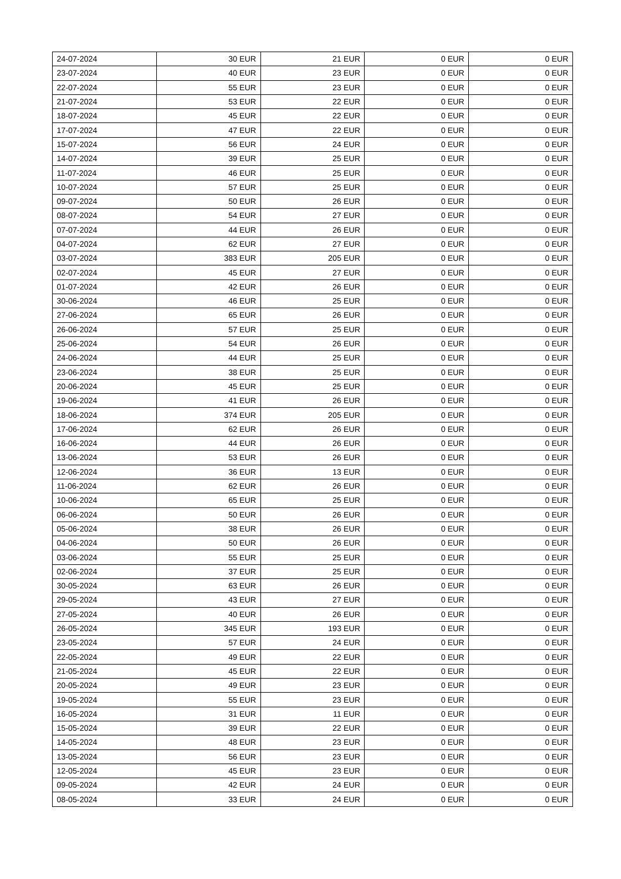| 24-07-2024 | 30 EUR | 21 EUR | 0 EUR | 0 EUR |
| 23-07-2024 | 40 EUR | 23 EUR | 0 EUR | 0 EUR |
| 22-07-2024 | 55 EUR | 23 EUR | 0 EUR | 0 EUR |
| 21-07-2024 | 53 EUR | 22 EUR | 0 EUR | 0 EUR |
| 18-07-2024 | 45 EUR | 22 EUR | 0 EUR | 0 EUR |
| 17-07-2024 | 47 EUR | 22 EUR | 0 EUR | 0 EUR |
| 15-07-2024 | 56 EUR | 24 EUR | 0 EUR | 0 EUR |
| 14-07-2024 | 39 EUR | 25 EUR | 0 EUR | 0 EUR |
| 11-07-2024 | 46 EUR | 25 EUR | 0 EUR | 0 EUR |
| 10-07-2024 | 57 EUR | 25 EUR | 0 EUR | 0 EUR |
| 09-07-2024 | 50 EUR | 26 EUR | 0 EUR | 0 EUR |
| 08-07-2024 | 54 EUR | 27 EUR | 0 EUR | 0 EUR |
| 07-07-2024 | 44 EUR | 26 EUR | 0 EUR | 0 EUR |
| 04-07-2024 | 62 EUR | 27 EUR | 0 EUR | 0 EUR |
| 03-07-2024 | 383 EUR | 205 EUR | 0 EUR | 0 EUR |
| 02-07-2024 | 45 EUR | 27 EUR | 0 EUR | 0 EUR |
| 01-07-2024 | 42 EUR | 26 EUR | 0 EUR | 0 EUR |
| 30-06-2024 | 46 EUR | 25 EUR | 0 EUR | 0 EUR |
| 27-06-2024 | 65 EUR | 26 EUR | 0 EUR | 0 EUR |
| 26-06-2024 | 57 EUR | 25 EUR | 0 EUR | 0 EUR |
| 25-06-2024 | 54 EUR | 26 EUR | 0 EUR | 0 EUR |
| 24-06-2024 | 44 EUR | 25 EUR | 0 EUR | 0 EUR |
| 23-06-2024 | 38 EUR | 25 EUR | 0 EUR | 0 EUR |
| 20-06-2024 | 45 EUR | 25 EUR | 0 EUR | 0 EUR |
| 19-06-2024 | 41 EUR | 26 EUR | 0 EUR | 0 EUR |
| 18-06-2024 | 374 EUR | 205 EUR | 0 EUR | 0 EUR |
| 17-06-2024 | 62 EUR | 26 EUR | 0 EUR | 0 EUR |
| 16-06-2024 | 44 EUR | 26 EUR | 0 EUR | 0 EUR |
| 13-06-2024 | 53 EUR | 26 EUR | 0 EUR | 0 EUR |
| 12-06-2024 | 36 EUR | 13 EUR | 0 EUR | 0 EUR |
| 11-06-2024 | 62 EUR | 26 EUR | 0 EUR | 0 EUR |
| 10-06-2024 | 65 EUR | 25 EUR | 0 EUR | 0 EUR |
| 06-06-2024 | 50 EUR | 26 EUR | 0 EUR | 0 EUR |
| 05-06-2024 | 38 EUR | 26 EUR | 0 EUR | 0 EUR |
| 04-06-2024 | 50 EUR | 26 EUR | 0 EUR | 0 EUR |
| 03-06-2024 | 55 EUR | 25 EUR | 0 EUR | 0 EUR |
| 02-06-2024 | 37 EUR | 25 EUR | 0 EUR | 0 EUR |
| 30-05-2024 | 63 EUR | 26 EUR | 0 EUR | 0 EUR |
| 29-05-2024 | 43 EUR | 27 EUR | 0 EUR | 0 EUR |
| 27-05-2024 | 40 EUR | 26 EUR | 0 EUR | 0 EUR |
| 26-05-2024 | 345 EUR | 193 EUR | 0 EUR | 0 EUR |
| 23-05-2024 | 57 EUR | 24 EUR | 0 EUR | 0 EUR |
| 22-05-2024 | 49 EUR | 22 EUR | 0 EUR | 0 EUR |
| 21-05-2024 | 45 EUR | 22 EUR | 0 EUR | 0 EUR |
| 20-05-2024 | 49 EUR | 23 EUR | 0 EUR | 0 EUR |
| 19-05-2024 | 55 EUR | 23 EUR | 0 EUR | 0 EUR |
| 16-05-2024 | 31 EUR | 11 EUR | 0 EUR | 0 EUR |
| 15-05-2024 | 39 EUR | 22 EUR | 0 EUR | 0 EUR |
| 14-05-2024 | 48 EUR | 23 EUR | 0 EUR | 0 EUR |
| 13-05-2024 | 56 EUR | 23 EUR | 0 EUR | 0 EUR |
| 12-05-2024 | 45 EUR | 23 EUR | 0 EUR | 0 EUR |
| 09-05-2024 | 42 EUR | 24 EUR | 0 EUR | 0 EUR |
| 08-05-2024 | 33 EUR | 24 EUR | 0 EUR | 0 EUR |